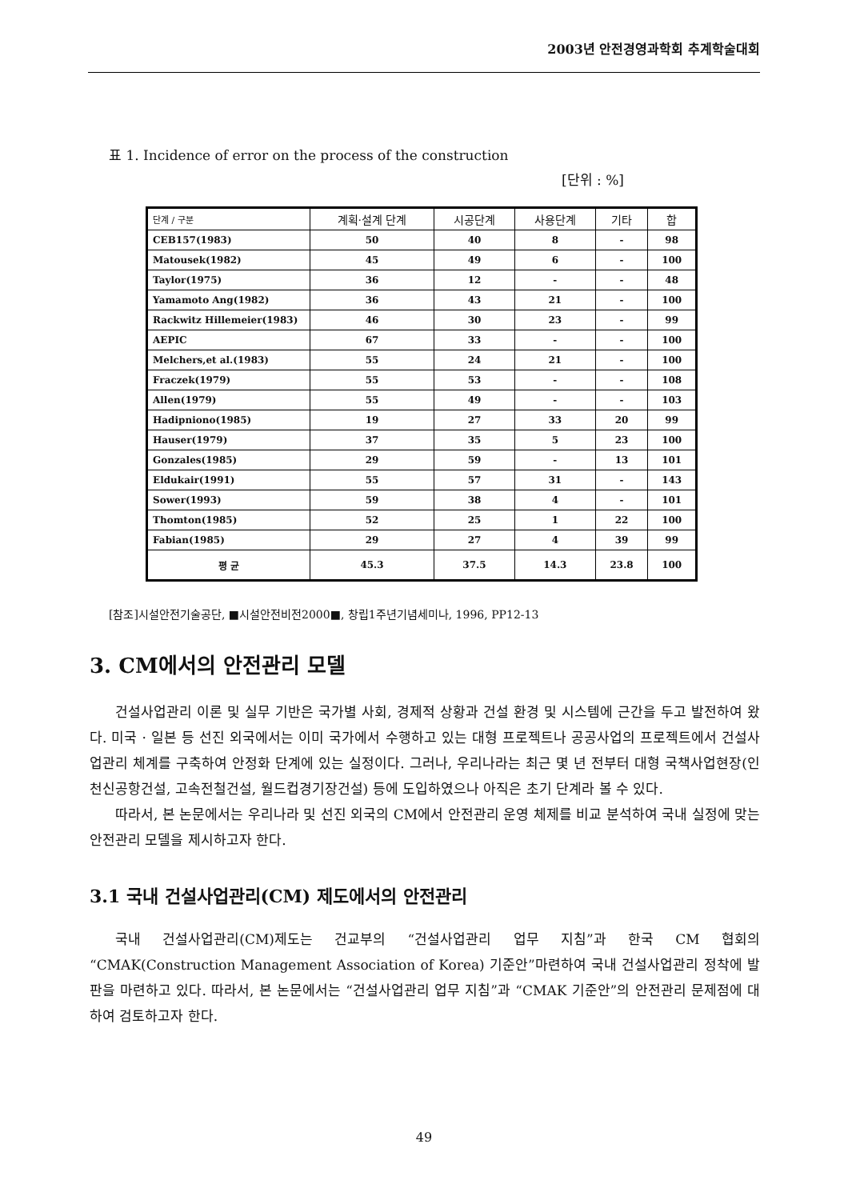2003년 안전경영과학회 추계학술대회
표 1. Incidence of error on the process of the construction
[단위 : %]
| 단계 / 구분 | 계획·설계 단계 | 시공단계 | 사용단계 | 기타 | 합 |
| --- | --- | --- | --- | --- | --- |
| CEB157(1983) | 50 | 40 | 8 | - | 98 |
| Matousek(1982) | 45 | 49 | 6 | - | 100 |
| Taylor(1975) | 36 | 12 | - | - | 48 |
| Yamamoto Ang(1982) | 36 | 43 | 21 | - | 100 |
| Rackwitz Hillemeier(1983) | 46 | 30 | 23 | - | 99 |
| AEPIC | 67 | 33 | - | - | 100 |
| Melchers,et al.(1983) | 55 | 24 | 21 | - | 100 |
| Fraczek(1979) | 55 | 53 | - | - | 108 |
| Allen(1979) | 55 | 49 | - | - | 103 |
| Hadipniono(1985) | 19 | 27 | 33 | 20 | 99 |
| Hauser(1979) | 37 | 35 | 5 | 23 | 100 |
| Gonzales(1985) | 29 | 59 | - | 13 | 101 |
| Eldukair(1991) | 55 | 57 | 31 | - | 143 |
| Sower(1993) | 59 | 38 | 4 | - | 101 |
| Thomton(1985) | 52 | 25 | 1 | 22 | 100 |
| Fabian(1985) | 29 | 27 | 4 | 39 | 99 |
| 평 균 | 45.3 | 37.5 | 14.3 | 23.8 | 100 |
[참조]시설안전기술공단, ■시설안전비전2000■, 창립1주년기념세미나, 1996, PP12-13
3. CM에서의 안전관리 모델
건설사업관리 이론 및 실무 기반은 국가별 사회, 경제적 상황과 건설 환경 및 시스템에 근간을 두고 발전하여 왔다. 미국 · 일본 등 선진 외국에서는 이미 국가에서 수행하고 있는 대형 프로젝트나 공공사업의 프로젝트에서 건설사업관리 체계를 구축하여 안정화 단계에 있는 실정이다. 그러나, 우리나라는 최근 몇 년 전부터 대형 국책사업현장(인천신공항건설, 고속전철건설, 월드컵경기장건설) 등에 도입하였으나 아직은 초기 단계라 볼 수 있다.
따라서, 본 논문에서는 우리나라 및 선진 외국의 CM에서 안전관리 운영 체제를 비교 분석하여 국내 실정에 맞는 안전관리 모델을 제시하고자 한다.
3.1 국내 건설사업관리(CM) 제도에서의 안전관리
국내 건설사업관리(CM)제도는 건교부의 “건설사업관리 업무 지침”과 한국 CM 협회의 “CMAK(Construction Management Association of Korea) 기준안”마련하여 국내 건설사업관리 정착에 발판을 마련하고 있다. 따라서, 본 논문에서는 “건설사업관리 업무 지침”과 “CMAK 기준안”의 안전관리 문제점에 대하여 검토하고자 한다.
49